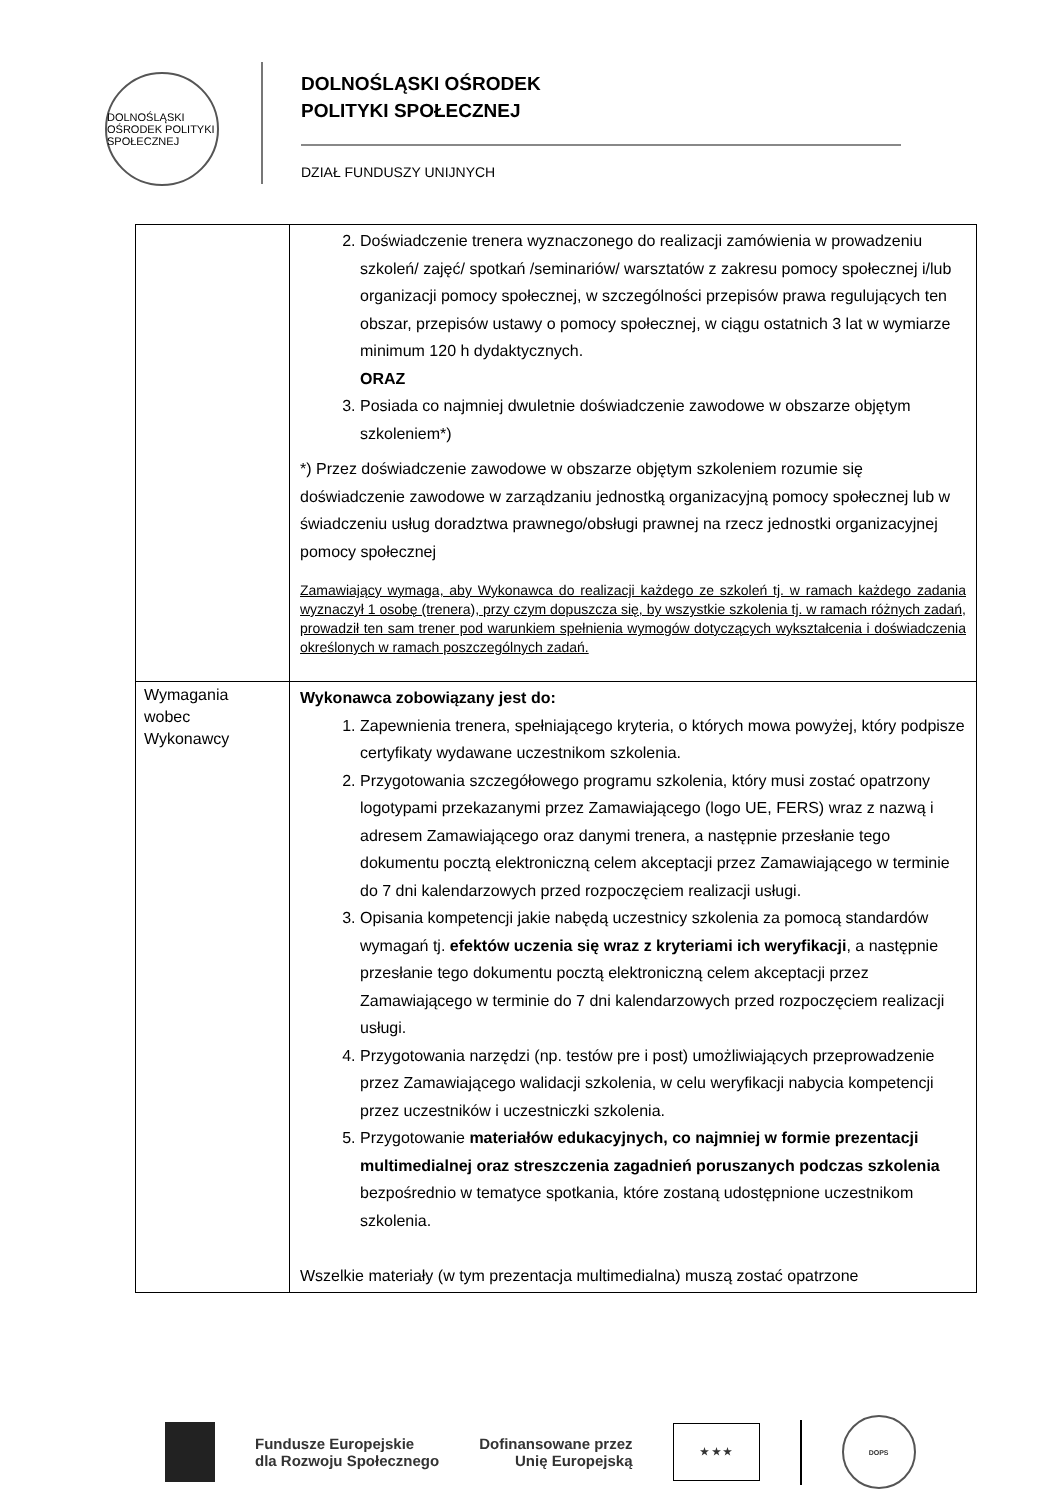DOLNOŚLĄSKI OŚRODEK POLITYKI SPOŁECZNEJ
DOLNOŚLĄSKI OŚRODEK
POLITYKI SPOŁECZNEJ
DZIAŁ FUNDUSZY UNIJNYCH
| | 2. Doświadczenie trenera wyznaczonego do realizacji zamówienia w prowadzeniu szkoleń/ zajęć/ spotkań /seminariów/ warsztatów z zakresu pomocy społecznej i/lub organizacji pomocy społecznej, w szczególności przepisów prawa regulujących ten obszar, przepisów ustawy o pomocy społecznej, w ciągu ostatnich 3 lat w wymiarze minimum 120 h dydaktycznych. ORAZ 3. Posiada co najmniej dwuletnie doświadczenie zawodowe w obszarze objętym szkoleniem*) *) Przez doświadczenie zawodowe w obszarze objętym szkoleniem rozumie się doświadczenie zawodowe w zarządzaniu jednostką organizacyjną pomocy społecznej lub w świadczeniu usług doradztwa prawnego/obsługi prawnej na rzecz jednostki organizacyjnej pomocy społecznej Zamawiający wymaga, aby Wykonawca do realizacji każdego ze szkoleń tj. w ramach każdego zadania wyznaczył 1 osobę (trenera), przy czym dopuszcza się, by wszystkie szkolenia tj. w ramach różnych zadań, prowadził ten sam trener pod warunkiem spełnienia wymogów dotyczących wykształcenia i doświadczenia określonych w ramach poszczególnych zadań. |
| Wymagania wobec Wykonawcy | Wykonawca zobowiązany jest do: 1. Zapewnienia trenera, spełniającego kryteria, o których mowa powyżej, który podpisze certyfikaty wydawane uczestnikom szkolenia. 2. Przygotowania szczegółowego programu szkolenia, który musi zostać opatrzony logotypami przekazanymi przez Zamawiającego (logo UE, FERS) wraz z nazwą i adresem Zamawiającego oraz danymi trenera, a następnie przesłanie tego dokumentu pocztą elektroniczną celem akceptacji przez Zamawiającego w terminie do 7 dni kalendarzowych przed rozpoczęciem realizacji usługi. 3. Opisania kompetencji jakie nabędą uczestnicy szkolenia za pomocą standardów wymagań tj. efektów uczenia się wraz z kryteriami ich weryfikacji , a następnie przesłanie tego dokumentu pocztą elektroniczną celem akceptacji przez Zamawiającego w terminie do 7 dni kalendarzowych przed rozpoczęciem realizacji usługi. 4. Przygotowania narzędzi (np. testów pre i post) umożliwiających przeprowadzenie przez Zamawiającego walidacji szkolenia, w celu weryfikacji nabycia kompetencji przez uczestników i uczestniczki szkolenia. 5. Przygotowanie materiałów edukacyjnych, co najmniej w formie prezentacji multimedialnej oraz streszczenia zagadnień poruszanych podczas szkolenia bezpośrednio w tematyce spotkania, które zostaną udostępnione uczestnikom szkolenia. Wszelkie materiały (w tym prezentacja multimedialna) muszą zostać opatrzone |
Fundusze Europejskie
dla Rozwoju Społecznego
Dofinansowane przez
Unię Europejską
★ ★ ★
DOPS